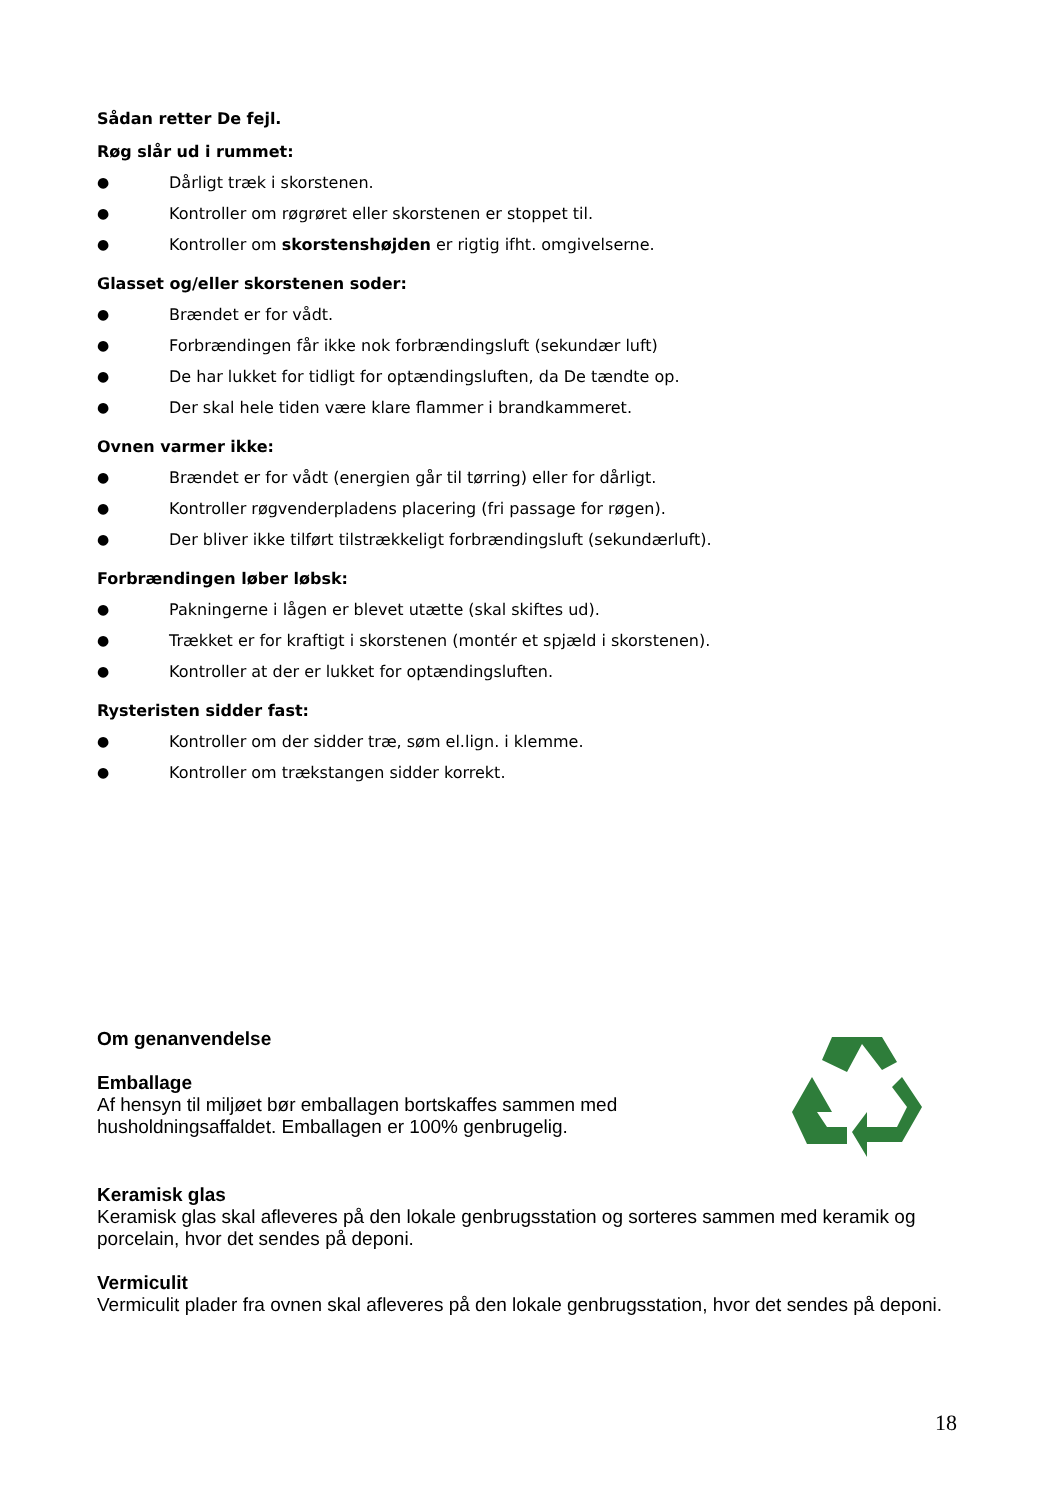Sådan retter De fejl.
Røg slår ud i rummet:
● Dårligt træk i skorstenen.
● Kontroller om røgrøret eller skorstenen er stoppet til.
● Kontroller om skorstenshøjden er rigtig ifht. omgivelserne.
Glasset og/eller skorstenen soder:
● Brændet er for vådt.
● Forbrændingen får ikke nok forbrændingsluft (sekundær luft)
● De har lukket for tidligt for optændingsluften, da De tændte op.
● Der skal hele tiden være klare flammer i brandkammeret.
Ovnen varmer ikke:
● Brændet er for vådt (energien går til tørring) eller for dårligt.
● Kontroller røgvenderpladens placering (fri passage for røgen).
● Der bliver ikke tilført tilstrækkeligt forbrændingsluft (sekundærluft).
Forbrændingen løber løbsk:
● Pakningerne i lågen er blevet utætte (skal skiftes ud).
● Trækket er for kraftigt i skorstenen (montér et spjæld i skorstenen).
● Kontroller at der er lukket for optændingsluften.
Rysteristen sidder fast:
● Kontroller om der sidder træ, søm el.lign. i klemme.
● Kontroller om trækstangen sidder korrekt.
Om genanvendelse
Emballage
Af hensyn til miljøet bør emballagen bortskaffes sammen med husholdningsaffaldet. Emballagen er 100% genbrugelig.
Keramisk glas
Keramisk glas skal afleveres på den lokale genbrugsstation og sorteres sammen med keramik og porcelain, hvor det sendes på deponi.
Vermiculit
Vermiculit plader fra ovnen skal afleveres på den lokale genbrugsstation, hvor det sendes på deponi.
18